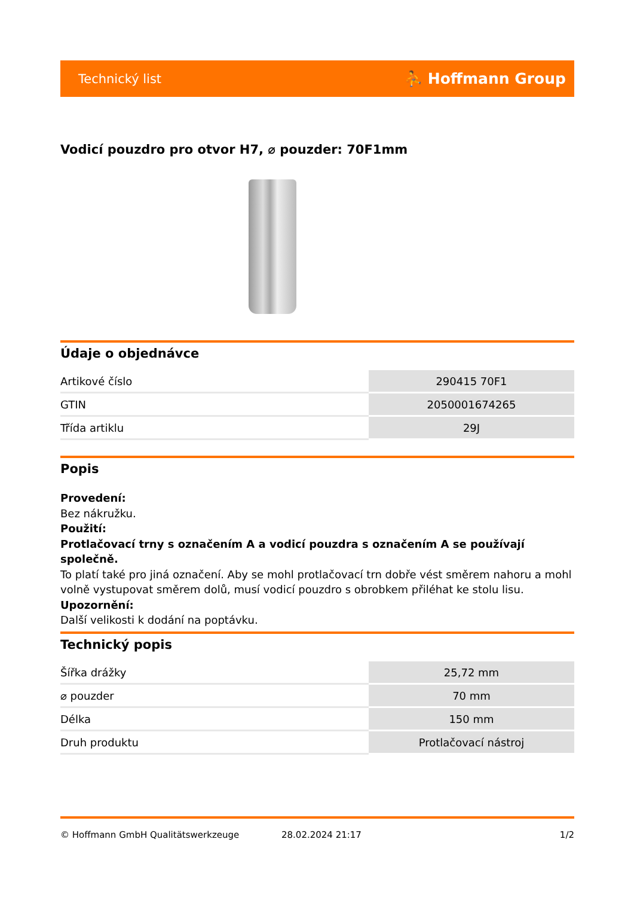Technický list ⛹ Hoffmann Group
Vodicí pouzdro pro otvor H7, ⌀ pouzder: 70F1mm
Údaje o objednávce
| Artikové číslo | 290415 70F1 |
| GTIN | 2050001674265 |
| Třída artiklu | 29J |
Popis
Provedení:
Bez nákružku.
Použití:
Protlačovací trny s označením A a vodicí pouzdra s označením A se používají společně.
To platí také pro jiná označení. Aby se mohl protlačovací trn dobře vést směrem nahoru a mohl volně vystupovat směrem dolů, musí vodicí pouzdro s obrobkem přiléhat ke stolu lisu.
Upozornění:
Další velikosti k dodání na poptávku.
Technický popis
| Šířka drážky | 25,72 mm |
| ⌀ pouzder | 70 mm |
| Délka | 150 mm |
| Druh produktu | Protlačovací nástroj |
© Hoffmann GmbH Qualitätswerkzeuge 28.02.2024 21:17 1/2